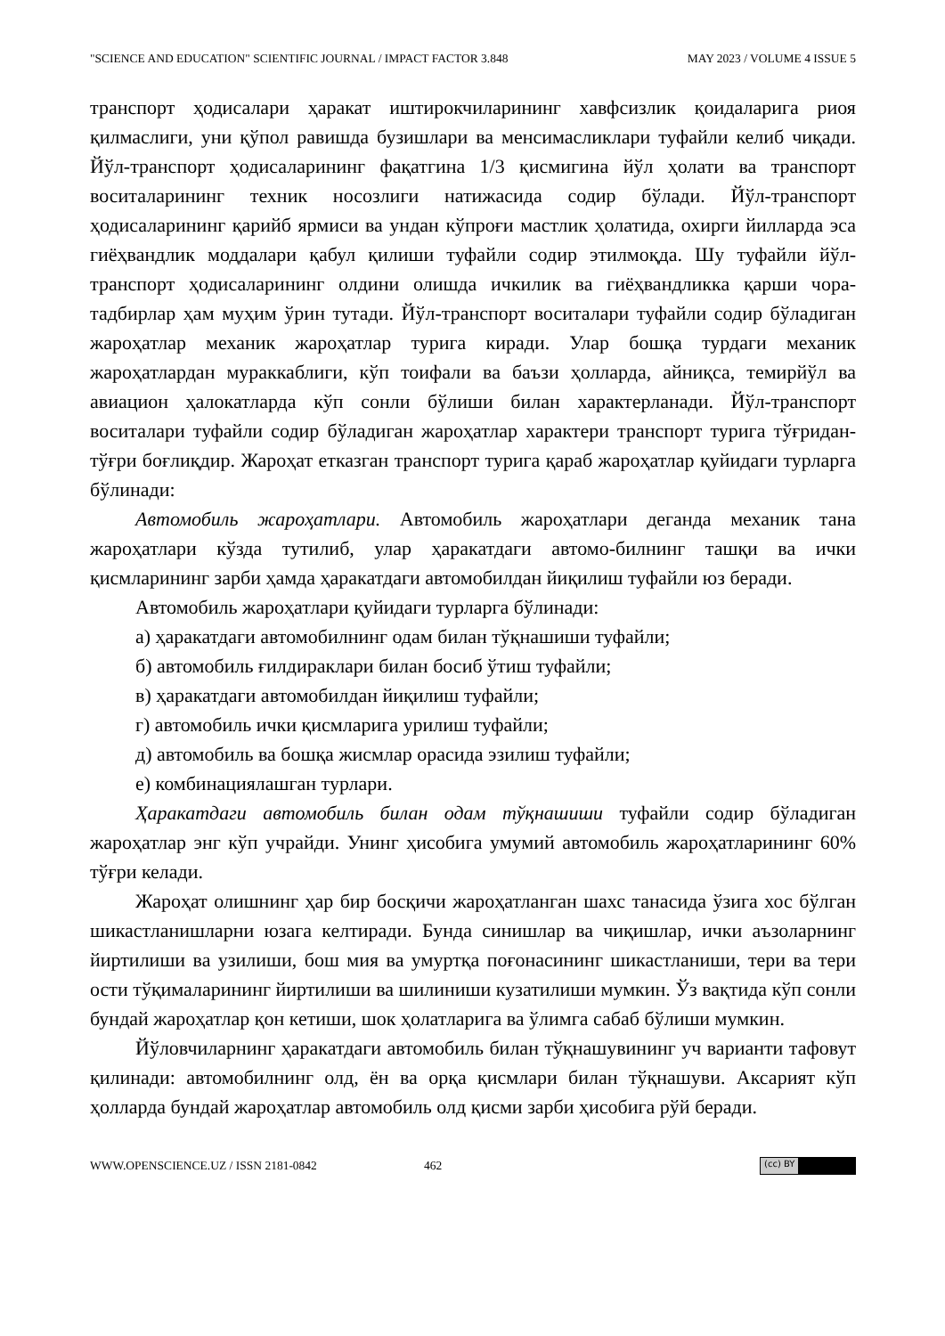"SCIENCE AND EDUCATION" SCIENTIFIC JOURNAL / IMPACT FACTOR 3.848 MAY 2023 / VOLUME 4 ISSUE 5
транспорт ҳодисалари ҳаракат иштирокчиларининг хавфсизлик қоидаларига риоя қилмаслиги, уни қўпол равишда бузишлари ва менсимасликлари туфайли келиб чиқади. Йўл-транспорт ҳодисаларининг фақатгина 1/3 қисмигина йўл ҳолати ва транспорт воситаларининг техник носозлиги натижасида содир бўлади. Йўл-транспорт ҳодисаларининг қарийб ярмиси ва ундан кўпроғи мастлик ҳолатида, охирги йилларда эса гиёҳвандлик моддалари қабул қилиши туфайли содир этилмоқда. Шу туфайли йўл-транспорт ҳодисаларининг олдини олишда ичкилик ва гиёҳвандликка қарши чора-тадбирлар ҳам муҳим ўрин тутади. Йўл-транспорт воситалари туфайли содир бўладиган жароҳатлар механик жароҳатлар турига киради. Улар бошқа турдаги механик жароҳатлардан мураккаблиги, кўп тоифали ва баъзи ҳолларда, айниқса, темирйўл ва авиацион ҳалокатларда кўп сонли бўлиши билан характерланади. Йўл-транспорт воситалари туфайли содир бўладиган жароҳатлар характери транспорт турига тўғридан-тўғри боғлиқдир. Жароҳат етказган транспорт турига қараб жароҳатлар қуйидаги турларга бўлинади:
Автомобиль жароҳатлари. Автомобиль жароҳатлари деганда механик тана жароҳатлари кўзда тутилиб, улар ҳаракатдаги автомо-билнинг ташқи ва ички қисмларининг зарби ҳамда ҳаракатдаги автомобилдан йиқилиш туфайли юз беради.
Автомобиль жароҳатлари қуйидаги турларга бўлинади:
а) ҳаракатдаги автомобилнинг одам билан тўқнашиши туфайли;
б) автомобиль ғилдираклари билан босиб ўтиш туфайли;
в) ҳаракатдаги автомобилдан йиқилиш туфайли;
г) автомобиль ички қисмларига урилиш туфайли;
д) автомобиль ва бошқа жисмлар орасида эзилиш туфайли;
е) комбинациялашган турлари.
Ҳаракатдаги автомобиль билан одам тўқнашиши туфайли содир бўладиган жароҳатлар энг кўп учрайди. Унинг ҳисобига умумий автомобиль жароҳатларининг 60% тўғри келади.
Жароҳат олишнинг ҳар бир босқичи жароҳатланган шахс танасида ўзига хос бўлган шикастланишларни юзага келтиради. Бунда синишлар ва чиқишлар, ички аъзоларнинг йиртилиши ва узилиши, бош мия ва умуртқа поғонасининг шикастланиши, тери ва тери ости тўқималарининг йиртилиши ва шилиниши кузатилиши мумкин. Ўз вақтида кўп сонли бундай жароҳатлар қон кетиши, шок ҳолатларига ва ўлимга сабаб бўлиши мумкин.
Йўловчиларнинг ҳаракатдаги автомобиль билан тўқнашувининг уч варианти тафовут қилинади: автомобилнинг олд, ён ва орқа қисмлари билан тўқнашуви. Аксарият кўп ҳолларда бундай жароҳатлар автомобиль олд қисми зарби ҳисобига рўй беради.
WWW.OPENSCIENCE.UZ / ISSN 2181-0842 462
(cc) BY